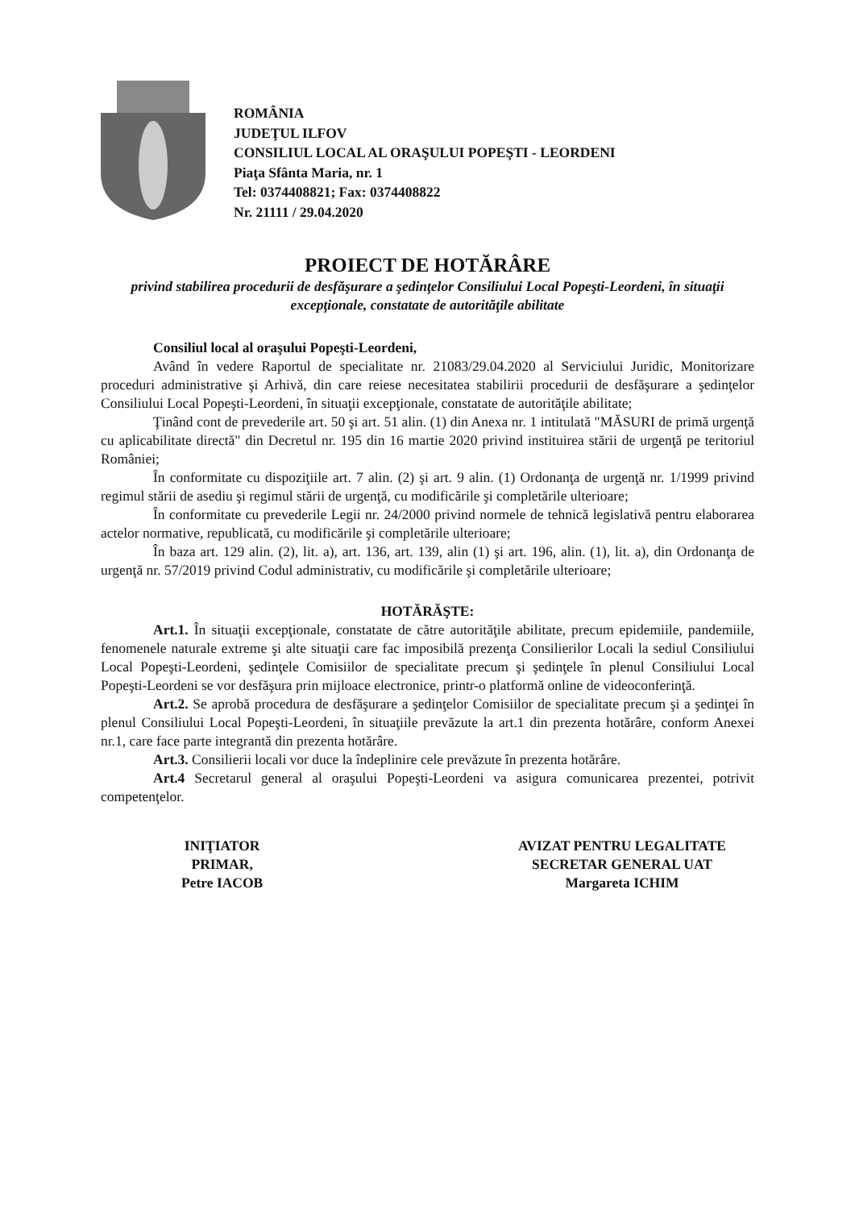ROMÂNIA
JUDEŢUL ILFOV
CONSILIUL LOCAL AL ORAŞULUI POPEŞTI - LEORDENI
Piaţa Sfânta Maria, nr. 1
Tel: 0374408821; Fax: 0374408822
Nr. 21111 / 29.04.2020
PROIECT DE HOTĂRÂRE
privind stabilirea procedurii de desfăşurare a şedinţelor Consiliului Local Popeşti-Leordeni, în situaţii excepţionale, constatate de autorităţile abilitate
Consiliul local al oraşului Popeşti-Leordeni,
Având în vedere Raportul de specialitate nr. 21083/29.04.2020 al Serviciului Juridic, Monitorizare proceduri administrative şi Arhivă, din care reiese necesitatea stabilirii procedurii de desfăşurare a şedinţelor Consiliului Local Popeşti-Leordeni, în situaţii excepţionale, constatate de autorităţile abilitate;
Ţinând cont de prevederile art. 50 şi art. 51 alin. (1) din Anexa nr. 1 intitulată "MĂSURI de primă urgenţă cu aplicabilitate directă" din Decretul nr. 195 din 16 martie 2020 privind instituirea stării de urgenţă pe teritoriul României;
În conformitate cu dispoziţiile art. 7 alin. (2) şi art. 9 alin. (1) Ordonanţa de urgenţă nr. 1/1999 privind regimul stării de asediu şi regimul stării de urgenţă, cu modificările şi completările ulterioare;
În conformitate cu prevederile Legii nr. 24/2000 privind normele de tehnică legislativă pentru elaborarea actelor normative, republicată, cu modificările şi completările ulterioare;
În baza art. 129 alin. (2), lit. a), art. 136, art. 139, alin (1) şi art. 196, alin. (1), lit. a), din Ordonanţa de urgenţă nr. 57/2019 privind Codul administrativ, cu modificările şi completările ulterioare;
HOTĂRĂŞTE:
Art.1. În situaţii excepţionale, constatate de către autorităţile abilitate, precum epidemiile, pandemiile, fenomenele naturale extreme şi alte situaţii care fac imposibilă prezenţa Consilierilor Locali la sediul Consiliului Local Popeşti-Leordeni, şedinţele Comisiilor de specialitate precum şi şedinţele în plenul Consiliului Local Popeşti-Leordeni se vor desfăşura prin mijloace electronice, printr-o platformă online de videoconferinţă.
Art.2. Se aprobă procedura de desfăşurare a şedinţelor Comisiilor de specialitate precum şi a şedinţei în plenul Consiliului Local Popeşti-Leordeni, în situaţiile prevăzute la art.1 din prezenta hotărâre, conform Anexei nr.1, care face parte integrantă din prezenta hotărâre.
Art.3. Consilierii locali vor duce la îndeplinire cele prevăzute în prezenta hotărâre.
Art.4 Secretarul general al oraşului Popeşti-Leordeni va asigura comunicarea prezentei, potrivit competenţelor.
INIŢIATOR
PRIMAR,
Petre IACOB
AVIZAT PENTRU LEGALITATE
SECRETAR GENERAL UAT
Margareta ICHIM